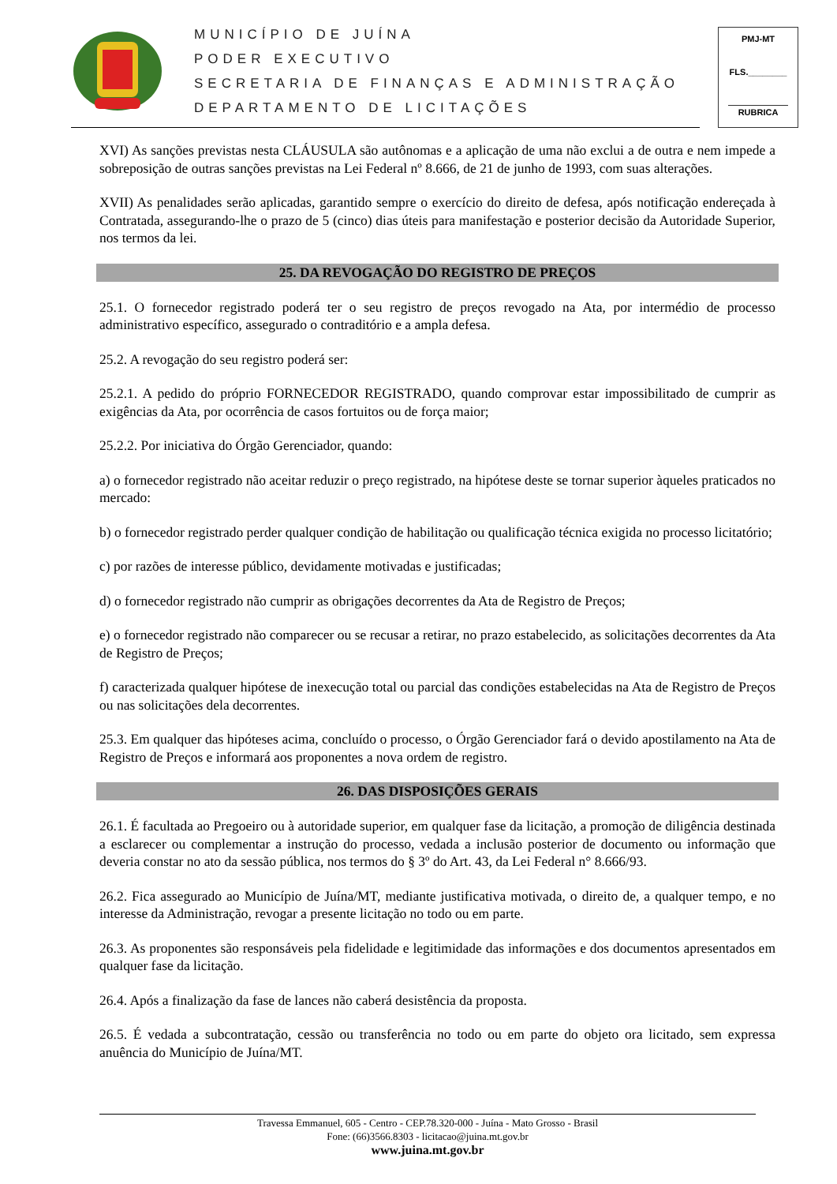MUNICÍPIO DE JUÍNA
PODER EXECUTIVO
SECRETARIA DE FINANÇAS E ADMINISTRAÇÃO
DEPARTAMENTO DE LICITAÇÕES
PMJ-MT
FLS.________
RUBRICA
XVI) As sanções previstas nesta CLÁUSULA são autônomas e a aplicação de uma não exclui a de outra e nem impede a sobreposição de outras sanções previstas na Lei Federal nº 8.666, de 21 de junho de 1993, com suas alterações.
XVII) As penalidades serão aplicadas, garantido sempre o exercício do direito de defesa, após notificação endereçada à Contratada, assegurando-lhe o prazo de 5 (cinco) dias úteis para manifestação e posterior decisão da Autoridade Superior, nos termos da lei.
25. DA REVOGAÇÃO DO REGISTRO DE PREÇOS
25.1. O fornecedor registrado poderá ter o seu registro de preços revogado na Ata, por intermédio de processo administrativo específico, assegurado o contraditório e a ampla defesa.
25.2. A revogação do seu registro poderá ser:
25.2.1. A pedido do próprio FORNECEDOR REGISTRADO, quando comprovar estar impossibilitado de cumprir as exigências da Ata, por ocorrência de casos fortuitos ou de força maior;
25.2.2. Por iniciativa do Órgão Gerenciador, quando:
a) o fornecedor registrado não aceitar reduzir o preço registrado, na hipótese deste se tornar superior àqueles praticados no mercado:
b) o fornecedor registrado perder qualquer condição de habilitação ou qualificação técnica exigida no processo licitatório;
c) por razões de interesse público, devidamente motivadas e justificadas;
d) o fornecedor registrado não cumprir as obrigações decorrentes da Ata de Registro de Preços;
e) o fornecedor registrado não comparecer ou se recusar a retirar, no prazo estabelecido, as solicitações decorrentes da Ata de Registro de Preços;
f) caracterizada qualquer hipótese de inexecução total ou parcial das condições estabelecidas na Ata de Registro de Preços ou nas solicitações dela decorrentes.
25.3. Em qualquer das hipóteses acima, concluído o processo, o Órgão Gerenciador fará o devido apostilamento na Ata de Registro de Preços e informará aos proponentes a nova ordem de registro.
26. DAS DISPOSIÇÕES GERAIS
26.1. É facultada ao Pregoeiro ou à autoridade superior, em qualquer fase da licitação, a promoção de diligência destinada a esclarecer ou complementar a instrução do processo, vedada a inclusão posterior de documento ou informação que deveria constar no ato da sessão pública, nos termos do § 3º do Art. 43, da Lei Federal n° 8.666/93.
26.2. Fica assegurado ao Município de Juína/MT, mediante justificativa motivada, o direito de, a qualquer tempo, e no interesse da Administração, revogar a presente licitação no todo ou em parte.
26.3. As proponentes são responsáveis pela fidelidade e legitimidade das informações e dos documentos apresentados em qualquer fase da licitação.
26.4. Após a finalização da fase de lances não caberá desistência da proposta.
26.5. É vedada a subcontratação, cessão ou transferência no todo ou em parte do objeto ora licitado, sem expressa anuência do Município de Juína/MT.
Travessa Emmanuel, 605 - Centro - CEP.78.320-000 - Juína - Mato Grosso - Brasil
Fone: (66)3566.8303 - licitacao@juina.mt.gov.br
www.juina.mt.gov.br